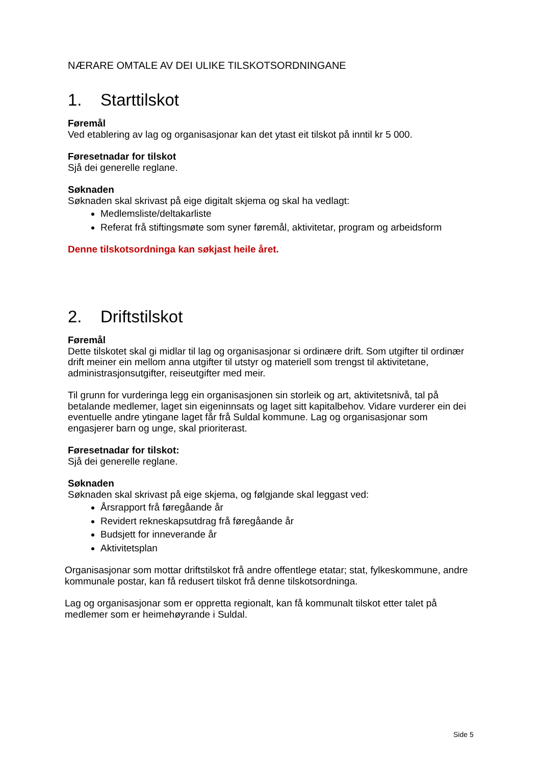NÆRARE OMTALE AV DEI ULIKE TILSKOTSORDNINGANE
1. Starttilskot
Føremål
Ved etablering av lag og organisasjonar kan det ytast eit tilskot på inntil kr 5 000.
Føresetnadar for tilskot
Sjå dei generelle reglane.
Søknaden
Søknaden skal skrivast på eige digitalt skjema og skal ha vedlagt:
Medlemsliste/deltakarliste
Referat frå stiftingsmøte som syner føremål, aktivitetar, program og arbeidsform
Denne tilskotsordninga kan søkjast heile året.
2. Driftstilskot
Føremål
Dette tilskotet skal gi midlar til lag og organisasjonar si ordinære drift. Som utgifter til ordinær drift meiner ein mellom anna utgifter til utstyr og materiell som trengst til aktivitetane, administrasjonsutgifter, reiseutgifter med meir.
Til grunn for vurderinga legg ein organisasjonen sin storleik og art, aktivitetsnivå, tal på betalande medlemer, laget sin eigeninnsats og laget sitt kapitalbehov. Vidare vurderer ein dei eventuelle andre ytingane laget får frå Suldal kommune. Lag og organisasjonar som engasjerer barn og unge, skal prioriterast.
Føresetnadar for tilskot:
Sjå dei generelle reglane.
Søknaden
Søknaden skal skrivast på eige skjema, og følgjande skal leggast ved:
Årsrapport frå føregåande år
Revidert rekneskapsutdrag frå føregåande år
Budsjett for inneverande år
Aktivitetsplan
Organisasjonar som mottar driftstilskot frå andre offentlege etatar; stat, fylkeskommune, andre kommunale postar, kan få redusert tilskot frå denne tilskotsordninga.
Lag og organisasjonar som er oppretta regionalt, kan få kommunalt tilskot etter talet på medlemer som er heimehøyrande i Suldal.
Side 5